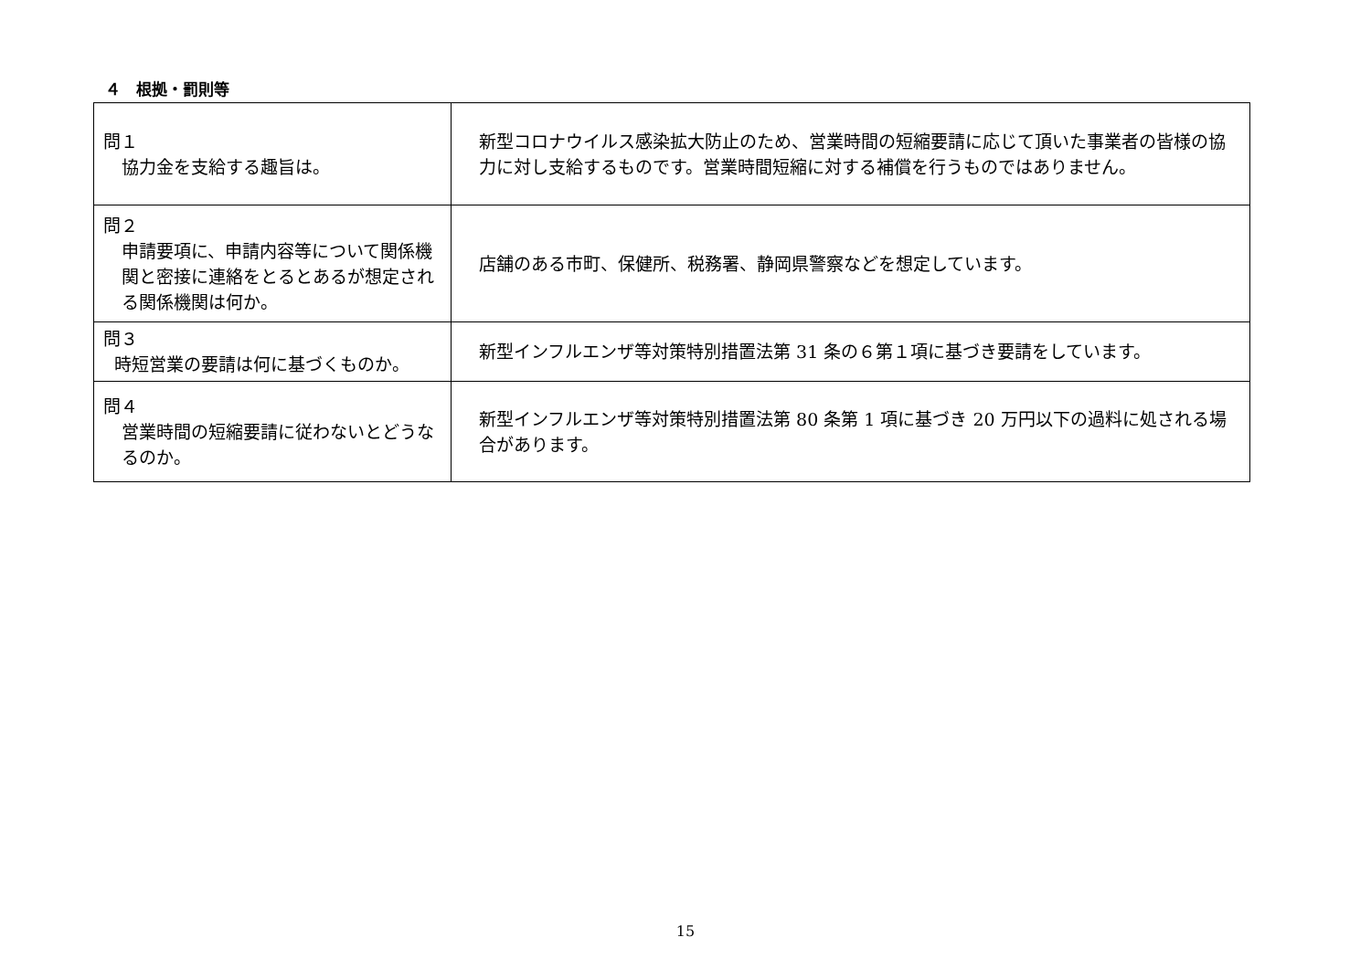４　根拠・罰則等
| 問１ 協力金を支給する趣旨は。 | 新型コロナウイルス感染拡大防止のため、営業時間の短縮要請に応じて頂いた事業者の皆様の協力に対し支給するものです。営業時間短縮に対する補償を行うものではありません。 |
| 問２ 申請要項に、申請内容等について関係機関と密接に連絡をとるとあるが想定される関係機関は何か。 | 店舗のある市町、保健所、税務署、静岡県警察などを想定しています。 |
| 問３ 時短営業の要請は何に基づくものか。 | 新型インフルエンザ等対策特別措置法第 31 条の６第１項に基づき要請をしています。 |
| 問４ 営業時間の短縮要請に従わないとどうなるのか。 | 新型インフルエンザ等対策特別措置法第 80 条第 1 項に基づき 20 万円以下の過料に処される場合があります。 |
15